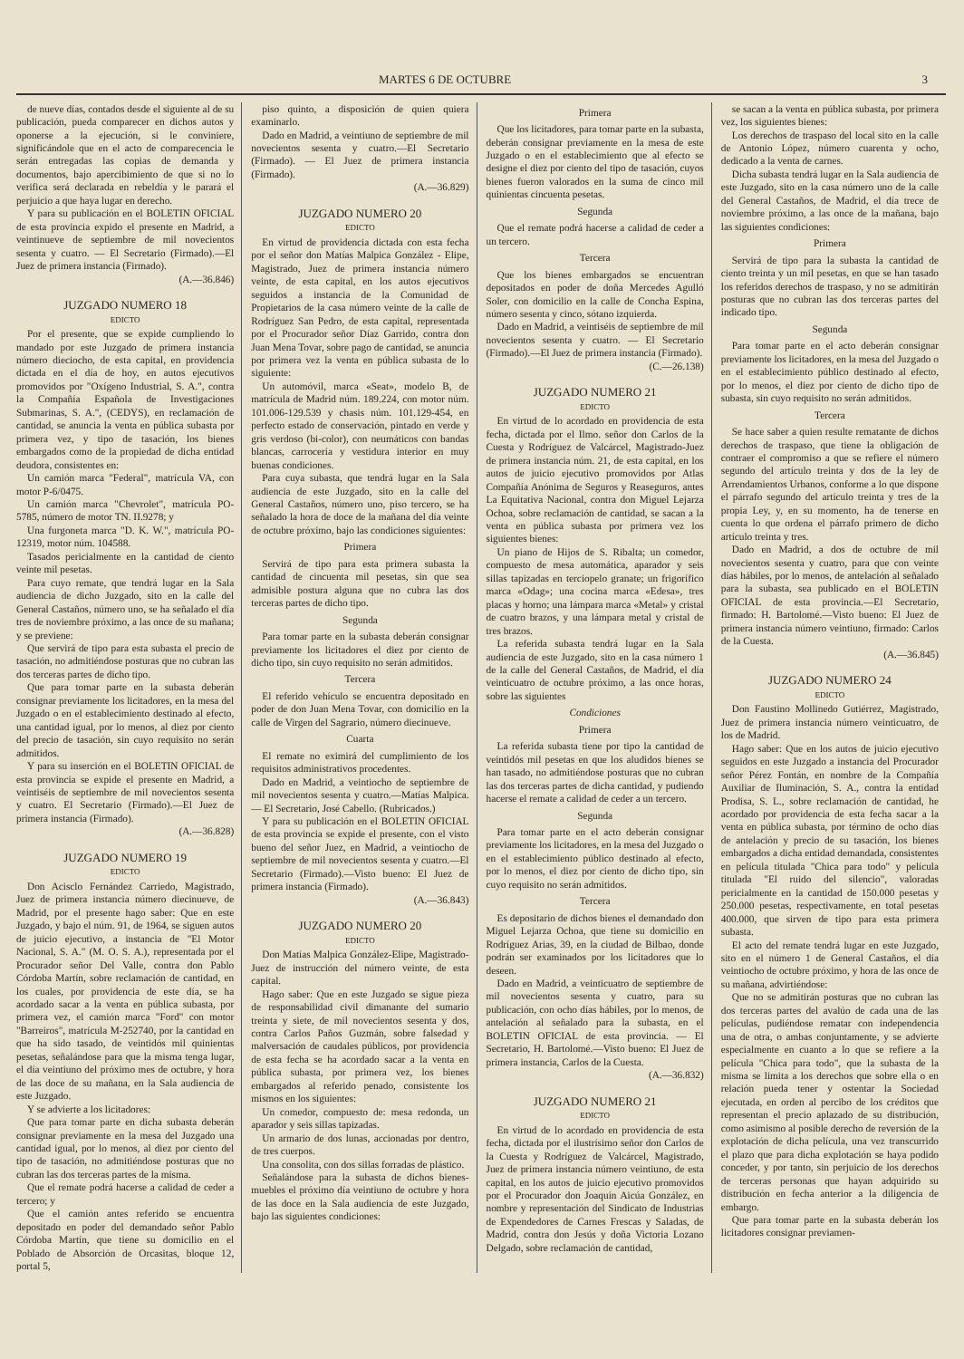MARTES 6 DE OCTUBRE 3
de nueve días, contados desde el siguiente al de su publicación, pueda comparecer en dichos autos y oponerse a la ejecución, si le conviniere, significándole que en el acto de comparecencia le serán entregadas las copias de demanda y documentos, bajo apercibimiento de que si no lo verifica será declarada en rebeldía y le parará el perjuicio a que haya lugar en derecho.
Y para su publicación en el BOLETIN OFICIAL de esta provincia expido el presente en Madrid, a veintinueve de septiembre de mil novecientos sesenta y cuatro. — El Secretario (Firmado).—El Juez de primera instancia (Firmado).
(A.—36.846)
JUZGADO NUMERO 18
EDICTO
Por el presente, que se expide cumpliendo lo mandado por este Juzgado de primera instancia número dieciocho, de esta capital, en providencia dictada en el día de hoy, en autos ejecutivos promovidos por "Oxígeno Industrial, S. A.", contra la Compañía Española de Investigaciones Submarinas, S. A.", (CEDYS), en reclamación de cantidad, se anuncia la venta en pública subasta por primera vez, y tipo de tasación, los bienes embargados como de la propiedad de dicha entidad deudora, consistentes en:
Un camión marca "Federal", matrícula VA, con motor P-6/0475.
Un camión marca "Chevrolet", matrícula PO-5785, número de motor TN. II.9278; y
Una furgoneta marca "D. K. W.", matrícula PO-12319, motor núm. 104588.
Tasados pericialmente en la cantidad de ciento veinte mil pesetas.
Para cuyo remate, que tendrá lugar en la Sala audiencia de dicho Juzgado, sito en la calle del General Castaños, número uno, se ha señalado el día tres de noviembre próximo, a las once de su mañana; y se previene:
Que servirá de tipo para esta subasta el precio de tasación, no admitiéndose posturas que no cubran las dos terceras partes de dicho tipo.
Que para tomar parte en la subasta deberán consignar previamente los licitadores, en la mesa del Juzgado o en el establecimiento destinado al efecto, una cantidad igual, por lo menos, al diez por ciento del precio de tasación, sin cuyo requisito no serán admitidos.
Y para su inserción en el BOLETIN OFICIAL de esta provincia se expide el presente en Madrid, a veintiséis de septiembre de mil novecientos sesenta y cuatro. El Secretario (Firmado).—El Juez de primera instancia (Firmado).
(A.—36.828)
JUZGADO NUMERO 19
EDICTO
Don Acisclo Fernández Carriedo, Magistrado, Juez de primera instancia número diecinueve, de Madrid, por el presente hago saber: Que en este Juzgado, y bajo el núm. 91, de 1964, se siguen autos de juicio ejecutivo, a instancia de "El Motor Nacional, S. A." (M. O. S. A.), representada por el Procurador señor Del Valle, contra don Pablo Córdoba Martín, sobre reclamación de cantidad, en los cuales, por providencia de este día, se ha acordado sacar a la venta en pública subasta, por primera vez, el camión marca "Ford" con motor "Barreiros", matrícula M-252740, por la cantidad en que ha sido tasado, de veintidós mil quinientas pesetas, señalándose para que la misma tenga lugar, el día veintiuno del próximo mes de octubre, y hora de las doce de su mañana, en la Sala audiencia de este Juzgado.
Y se advierte a los licitadores:
Que para tomar parte en dicha subasta deberán consignar previamente en la mesa del Juzgado una cantidad igual, por lo menos, al diez por ciento del tipo de tasación, no admitiéndose posturas que no cubran las dos terceras partes de la misma.
Que el remate podrá hacerse a calidad de ceder a tercero; y
Que el camión antes referido se encuentra depositado en poder del demandado señor Pablo Córdoba Martín, que tiene su domicilio en el Poblado de Absorción de Orcasitas, bloque 12, portal 5,
piso quinto, a disposición de quien quiera examinarlo.
Dado en Madrid, a veintiuno de septiembre de mil novecientos sesenta y cuatro.—El Secretario (Firmado). — El Juez de primera instancia (Firmado).
(A.—36.829)
JUZGADO NUMERO 20
EDICTO
En virtud de providencia dictada con esta fecha por el señor don Matías Malpica González - Elipe, Magistrado, Juez de primera instancia número veinte, de esta capital, en los autos ejecutivos seguidos a instancia de la Comunidad de Propietarios de la casa número veinte de la calle de Rodríguez San Pedro, de esta capital, representada por el Procurador señor Díaz Garrido, contra don Juan Mena Tovar, sobre pago de cantidad, se anuncia por primera vez la venta en pública subasta de lo siguiente:
Un automóvil, marca «Seat», modelo B, de matrícula de Madrid núm. 189.224, con motor núm. 101.006-129.539 y chasis núm. 101.129-454, en perfecto estado de conservación, pintado en verde y gris verdoso (bi-color), con neumáticos con bandas blancas, carrocería y vestidura interior en muy buenas condiciones.
Para cuya subasta, que tendrá lugar en la Sala audiencia de este Juzgado, sito en la calle del General Castaños, número uno, piso tercero, se ha señalado la hora de doce de la mañana del día veinte de octubre próximo, bajo las condiciones siguientes:
Primera
Servirá de tipo para esta primera subasta la cantidad de cincuenta mil pesetas, sin que sea admisible postura alguna que no cubra las dos terceras partes de dicho tipo.
Segunda
Para tomar parte en la subasta deberán consignar previamente los licitadores el diez por ciento de dicho tipo, sin cuyo requisito no serán admitidos.
Tercera
El referido vehículo se encuentra depositado en poder de don Juan Mena Tovar, con domicilio en la calle de Virgen del Sagrario, número diecinueve.
Cuarta
El remate no eximirá del cumplimiento de los requisitos administrativos procedentes.
Dado en Madrid, a veintiocho de septiembre de mil novecientos sesenta y cuatro.—Matías Malpica. — El Secretario, José Cabello. (Rubricados.)
Y para su publicación en el BOLETIN OFICIAL de esta provincia se expide el presente, con el visto bueno del señor Juez, en Madrid, a veintiocho de septiembre de mil novecientos sesenta y cuatro.—El Secretario (Firmado).—Visto bueno: El Juez de primera instancia (Firmado).
(A.—36.843)
JUZGADO NUMERO 20
EDICTO
Don Matías Malpica González-Elipe, Magistrado-Juez de instrucción del número veinte, de esta capital.
Hago saber: Que en este Juzgado se sigue pieza de responsabilidad civil dimanante del sumario treinta y siete, de mil novecientos sesenta y dos, contra Carlos Paños Guzmán, sobre falsedad y malversación de caudales públicos, por providencia de esta fecha se ha acordado sacar a la venta en pública subasta, por primera vez, los bienes embargados al referido penado, consistente los mismos en los siguientes:
Un comedor, compuesto de: mesa redonda, un aparador y seis sillas tapizadas.
Un armario de dos lunas, accionadas por dentro, de tres cuerpos.
Una consolita, con dos sillas forradas de plástico.
Señalándose para la subasta de dichos bienes-muebles el próximo día veintiuno de octubre y hora de las doce en la Sala audiencia de este Juzgado, bajo las siguientes condiciones:
Primera
Que los licitadores, para tomar parte en la subasta, deberán consignar previamente en la mesa de este Juzgado o en el establecimiento que al efecto se designe el diez por ciento del tipo de tasación, cuyos bienes fueron valorados en la suma de cinco mil quinientas cincuenta pesetas.
Segunda
Que el remate podrá hacerse a calidad de ceder a un tercero.
Tercera
Que los bienes embargados se encuentran depositados en poder de doña Mercedes Agulló Soler, con domicilio en la calle de Concha Espina, número sesenta y cinco, sótano izquierda.
Dado en Madrid, a veintiséis de septiembre de mil novecientos sesenta y cuatro. — El Secretario (Firmado).—El Juez de primera instancia (Firmado).
(C.—26.138)
JUZGADO NUMERO 21
EDICTO
En virtud de lo acordado en providencia de esta fecha, dictada por el Ilmo. señor don Carlos de la Cuesta y Rodríguez de Valcárcel, Magistrado-Juez de primera instancia núm. 21, de esta capital, en los autos de juicio ejecutivo promovidos por Atlas Compañía Anónima de Seguros y Reaseguros, antes La Equitativa Nacional, contra don Miguel Lejarza Ochoa, sobre reclamación de cantidad, se sacan a la venta en pública subasta por primera vez los siguientes bienes:
Un piano de Hijos de S. Ribalta; un comedor, compuesto de mesa automática, aparador y seis sillas tapizadas en terciopelo granate; un frigorífico marca «Odag»; una cocina marca «Edesa», tres placas y horno; una lámpara marca «Metal» y cristal de cuatro brazos, y una lámpara metal y cristal de tres brazos.
La referida subasta tendrá lugar en la Sala audiencia de este Juzgado, sito en la casa número 1 de la calle del General Castaños, de Madrid, el día veinticuatro de octubre próximo, a las once horas, sobre las siguientes
Condiciones
Primera
La referida subasta tiene por tipo la cantidad de veintidós mil pesetas en que los aludidos bienes se han tasado, no admitiéndose posturas que no cubran las dos terceras partes de dicha cantidad, y pudiendo hacerse el remate a calidad de ceder a un tercero.
Segunda
Para tomar parte en el acto deberán consignar previamente los licitadores, en la mesa del Juzgado o en el establecimiento público destinado al efecto, por lo menos, el diez por ciento de dicho tipo, sin cuyo requisito no serán admitidos.
Tercera
Es depositario de dichos bienes el demandado don Miguel Lejarza Ochoa, que tiene su domicilio en Rodríguez Arias, 39, en la ciudad de Bilbao, donde podrán ser examinados por los licitadores que lo deseen.
Dado en Madrid, a veinticuatro de septiembre de mil novecientos sesenta y cuatro, para su publicación, con ocho días hábiles, por lo menos, de antelación al señalado para la subasta, en el BOLETIN OFICIAL de esta provincia. — El Secretario, H. Bartolomé.—Visto bueno: El Juez de primera instancia, Carlos de la Cuesta.
(A.—36.832)
JUZGADO NUMERO 21
EDICTO
En virtud de lo acordado en providencia de esta fecha, dictada por el ilustrísimo señor don Carlos de la Cuesta y Rodríguez de Valcárcel, Magistrado, Juez de primera instancia número veintiuno, de esta capital, en los autos de juicio ejecutivo promovidos por el Procurador don Joaquín Aicúa González, en nombre y representación del Sindicato de Industrias de Expendedores de Carnes Frescas y Saladas, de Madrid, contra don Jesús y doña Victoria Lozano Delgado, sobre reclamación de cantidad,
se sacan a la venta en pública subasta, por primera vez, los siguientes bienes:
Los derechos de traspaso del local sito en la calle de Antonio López, número cuarenta y ocho, dedicado a la venta de carnes.
Dicha subasta tendrá lugar en la Sala audiencia de este Juzgado, sito en la casa número uno de la calle del General Castaños, de Madrid, el día trece de noviembre próximo, a las once de la mañana, bajo las siguientes condiciones:
Primera
Servirá de tipo para la subasta la cantidad de ciento treinta y un mil pesetas, en que se han tasado los referidos derechos de traspaso, y no se admitirán posturas que no cubran las dos terceras partes del indicado tipo.
Segunda
Para tomar parte en el acto deberán consignar previamente los licitadores, en la mesa del Juzgado o en el establecimiento público destinado al efecto, por lo menos, el diez por ciento de dicho tipo de subasta, sin cuyo requisito no serán admitidos.
Tercera
Se hace saber a quien resulte rematante de dichos derechos de traspaso, que tiene la obligación de contraer el compromiso a que se refiere el número segundo del artículo treinta y dos de la ley de Arrendamientos Urbanos, conforme a lo que dispone el párrafo segundo del artículo treinta y tres de la propia Ley, y, en su momento, ha de tenerse en cuenta lo que ordena el párrafo primero de dicho artículo treinta y tres.
Dado en Madrid, a dos de octubre de mil novecientos sesenta y cuatro, para que con veinte días hábiles, por lo menos, de antelación al señalado para la subasta, sea publicado en el BOLETIN OFICIAL de esta provincia.—El Secretario, firmado: H. Bartolomé.—Visto bueno: El Juez de primera instancia número veintiuno, firmado: Carlos de la Cuesta.
(A.—36.845)
JUZGADO NUMERO 24
EDICTO
Don Faustino Mollinedo Gutiérrez, Magistrado, Juez de primera instancia número veinticuatro, de los de Madrid.
Hago saber: Que en los autos de juicio ejecutivo seguidos en este Juzgado a instancia del Procurador señor Pérez Fontán, en nombre de la Compañía Auxiliar de Iluminación, S. A., contra la entidad Prodisa, S. L., sobre reclamación de cantidad, he acordado por providencia de esta fecha sacar a la venta en pública subasta, por término de ocho días de antelación y precio de su tasación, los bienes embargados a dicha entidad demandada, consistentes en película titulada "Chica para todo" y película titulada "El ruido del silencio", valoradas pericialmente en la cantidad de 150.000 pesetas y 250.000 pesetas, respectivamente, en total pesetas 400.000, que sirven de tipo para esta primera subasta.
El acto del remate tendrá lugar en este Juzgado, sito en el número 1 de General Castaños, el día veintiocho de octubre próximo, y hora de las once de su mañana, advirtiéndose:
Que no se admitirán posturas que no cubran las dos terceras partes del avalúo de cada una de las películas, pudiéndose rematar con independencia una de otra, o ambas conjuntamente, y se advierte especialmente en cuanto a lo que se refiere a la película "Chica para todo", que la subasta de la misma se limita a los derechos que sobre ella o en relación pueda tener y ostentar la Sociedad ejecutada, en orden al percibo de los créditos que representan el precio aplazado de su distribución, como asimismo al posible derecho de reversión de la explotación de dicha película, una vez transcurrido el plazo que para dicha explotación se haya podido conceder, y por tanto, sin perjuicio de los derechos de terceras personas que hayan adquirido su distribución en fecha anterior a la diligencia de embargo.
Que para tomar parte en la subasta deberán los licitadores consignar previamen-